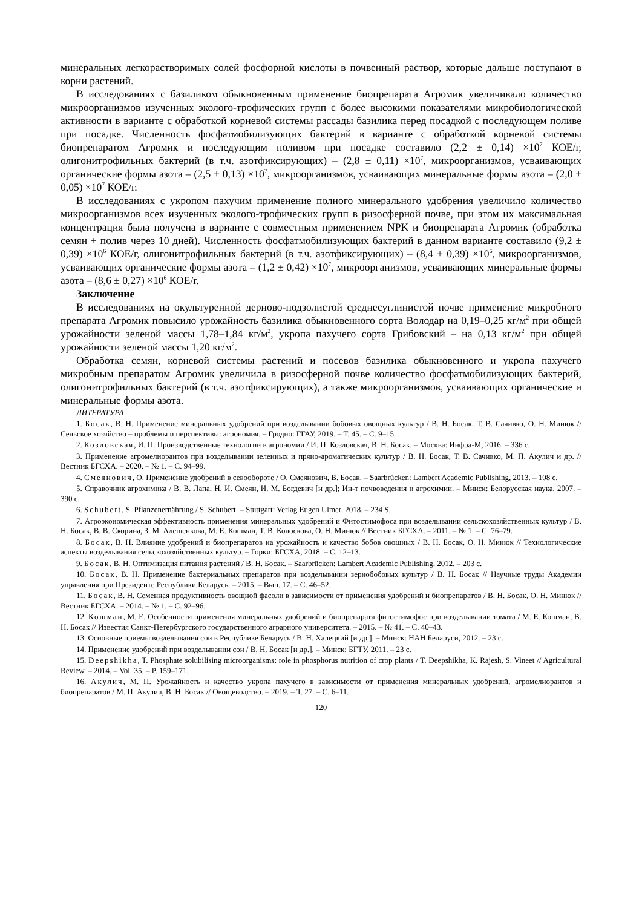минеральных легкорастворимых солей фосфорной кислоты в почвенный раствор, которые дальше поступают в корни растений.
В исследованиях с базиликом обыкновенным применение биопрепарата Агромик увеличивало количество микроорганизмов изученных эколого-трофических групп с более высокими показателями микробиологической активности в варианте с обработкой корневой системы рассады базилика перед посадкой с последующем поливе при посадке. Численность фосфатмобилизующих бактерий в варианте с обработкой корневой системы биопрепаратом Агромик и последующим поливом при посадке составило (2,2 ± 0,14) ×10<sup>7</sup> КОЕ/г, олигонитрофильных бактерий (в т.ч. азотфиксирующих) – (2,8 ± 0,11) ×10<sup>7</sup>, микроорганизмов, усваивающих органические формы азота – (2,5 ± 0,13) ×10<sup>7</sup>, микроорганизмов, усваивающих минеральные формы азота – (2,0 ± 0,05) ×10<sup>7</sup> КОЕ/г.
В исследованиях с укропом пахучим применение полного минерального удобрения увеличило количество микроорганизмов всех изученных эколого-трофических групп в ризосферной почве, при этом их максимальная концентрация была получена в варианте с совместным применением NPK и биопрепарата Агромик (обработка семян + полив через 10 дней). Численность фосфатмобилизующих бактерий в данном варианте составило (9,2 ± 0,39) ×10<sup>6</sup> КОЕ/г, олигонитрофильных бактерий (в т.ч. азотфиксирующих) – (8,4 ± 0,39) ×10<sup>6</sup>, микроорганизмов, усваивающих органические формы азота – (1,2 ± 0,42) ×10<sup>7</sup>, микроорганизмов, усваивающих минеральные формы азота – (8,6 ± 0,27) ×10<sup>6</sup> КОЕ/г.
Заключение
В исследованиях на окультуренной дерново-подзолистой среднесуглинистой почве применение микробного препарата Агромик повысило урожайность базилика обыкновенного сорта Володар на 0,19–0,25 кг/м<sup>2</sup> при общей урожайности зеленой массы 1,78–1,84 кг/м<sup>2</sup>, укропа пахучего сорта Грибовский – на 0,13 кг/м<sup>2</sup> при общей урожайности зеленой массы 1,20 кг/м<sup>2</sup>.
Обработка семян, корневой системы растений и посевов базилика обыкновенного и укропа пахучего микробным препаратом Агромик увеличила в ризосферной почве количество фосфатмобилизующих бактерий, олигонитрофильных бактерий (в т.ч. азотфиксирующих), а также микроорганизмов, усваивающих органические и минеральные формы азота.
ЛИТЕРАТУРА
1. Босак, В. Н. Применение минеральных удобрений при возделывании бобовых овощных культур / В. Н. Босак, Т. В. Сачивко, О. Н. Минюк // Сельское хозяйство – проблемы и перспективы: агрономия. – Гродно: ГГАУ, 2019. – Т. 45. – С. 9–15.
2. Козловская, И. П. Производственные технологии в агрономии / И. П. Козловская, В. Н. Босак. – Москва: Инфра-М, 2016. – 336 с.
3. Применение агромелиорантов при возделывании зеленных и пряно-ароматических культур / В. Н. Босак, Т. В. Сачивко, М. П. Акулич и др. // Вестник БГСХА. – 2020. – № 1. – С. 94–99.
4. Смеянович, О. Применение удобрений в севообороте / О. Смеянович, В. Босак. – Saarbrücken: Lambert Academic Publishing, 2013. – 108 с.
5. Справочник агрохимика / В. В. Лапа, Н. И. Смеян, И. М. Богдевич [и др.]; Ин-т почвоведения и агрохимии. – Минск: Белорусская наука, 2007. – 390 с.
6. Schubert, S. Pflanzenernährung / S. Schubert. – Stuttgart: Verlag Eugen Ulmer, 2018. – 234 S.
7. Агроэкономическая эффективность применения минеральных удобрений и Фитостимофоса при возделывании сельскохозяйственных культур / В. Н. Босак, В. В. Скорина, З. М. Алещенкова, М. Е. Кошман, Т. В. Колоскова, О. Н. Минюк // Вестник БГСХА. – 2011. – № 1. – С. 76–79.
8. Босак, В. Н. Влияние удобрений и биопрепаратов на урожайность и качество бобов овощных / В. Н. Босак, О. Н. Минюк // Технологические аспекты возделывания сельскохозяйственных культур. – Горки: БГСХА, 2018. – С. 12–13.
9. Босак, В. Н. Оптимизация питания растений / В. Н. Босак. – Saarbrücken: Lambert Academic Publishing, 2012. – 203 с.
10. Босак, В. Н. Применение бактериальных препаратов при возделывании зернобобовых культур / В. Н. Босак // Научные труды Академии управления при Президенте Республики Беларусь. – 2015. – Вып. 17. – С. 46–52.
11. Босак, В. Н. Семенная продуктивность овощной фасоли в зависимости от применения удобрений и биопрепаратов / В. Н. Босак, О. Н. Минюк // Вестник БГСХА. – 2014. – № 1. – С. 92–96.
12. Кошман, М. Е. Особенности применения минеральных удобрений и биопрепарата фитостимофос при возделывании томата / М. Е. Кошман, В. Н. Босак // Известия Санкт-Петербургского государственного аграрного университета. – 2015. – № 41. – С. 40–43.
13. Основные приемы возделывания сои в Республике Беларусь / В. Н. Халецкий [и др.]. – Минск: НАН Беларуси, 2012. – 23 с.
14. Применение удобрений при возделывании сои / В. Н. Босак [и др.]. – Минск: БГТУ, 2011. – 23 с.
15. Deepshikha, T. Phosphate solubilising microorganisms: role in phosphorus nutrition of crop plants / T. Deepshikha, K. Rajesh, S. Vineet // Agricultural Review. – 2014. – Vol. 35. – P. 159–171.
16. Акулич, М. П. Урожайность и качество укропа пахучего в зависимости от применения минеральных удобрений, агромелиорантов и биопрепаратов / М. П. Акулич, В. Н. Босак // Овощеводство. – 2019. – Т. 27. – С. 6–11.
120